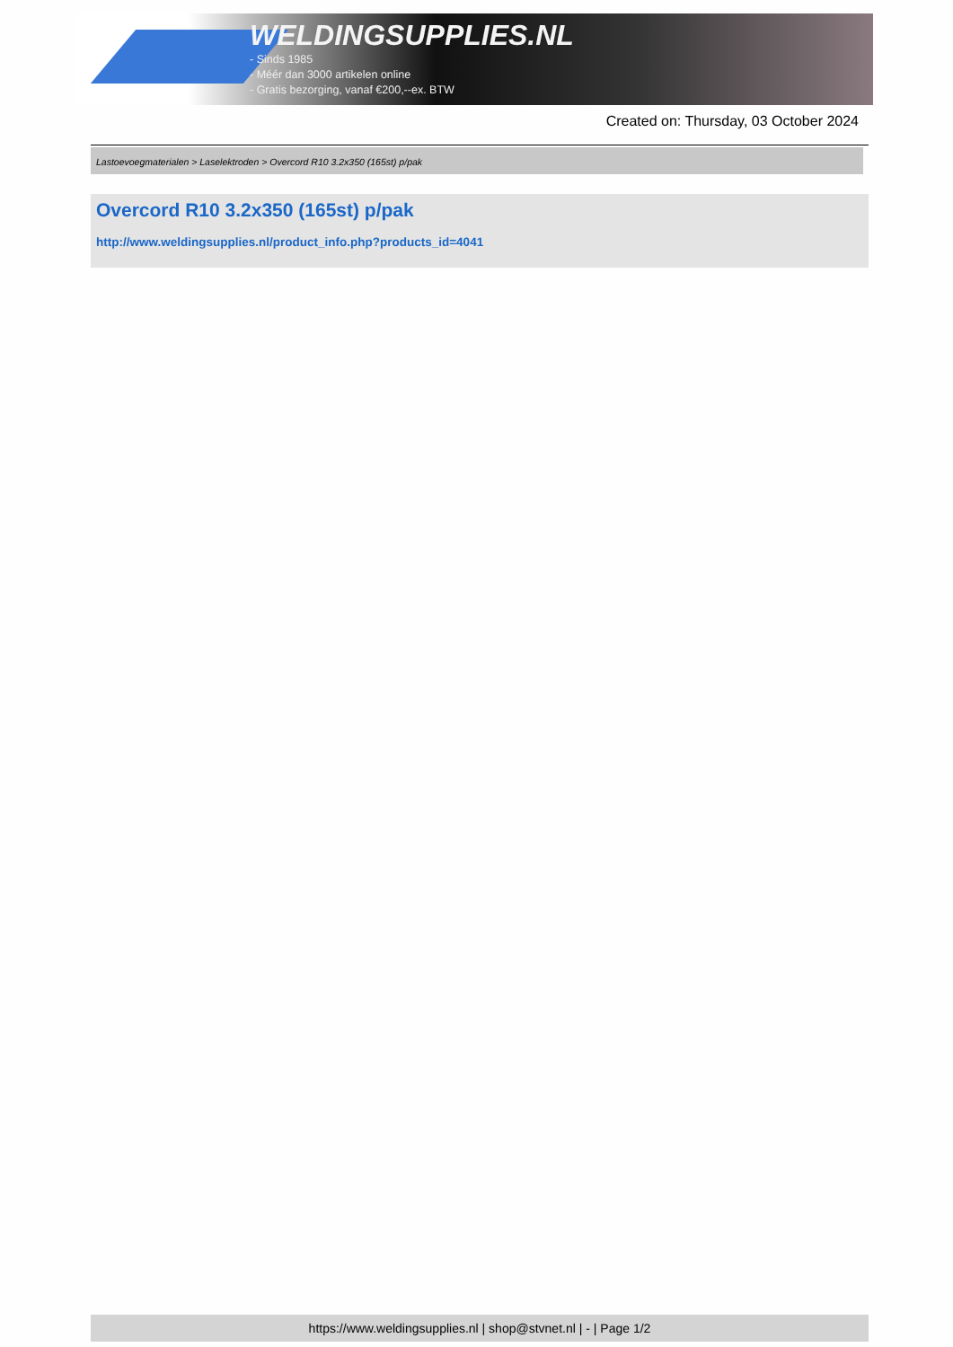WELDINGSUPPLIES.NL
- Sinds 1985
- Méér dan 3000 artikelen online
- Gratis bezorging, vanaf €200,--ex. BTW
Created on: Thursday, 03 October 2024
Lastoevoegmaterialen > Laselektroden > Overcord R10 3.2x350 (165st) p/pak
Overcord R10 3.2x350 (165st) p/pak
http://www.weldingsupplies.nl/product_info.php?products_id=4041
https://www.weldingsupplies.nl | shop@stvnet.nl | - | Page 1/2